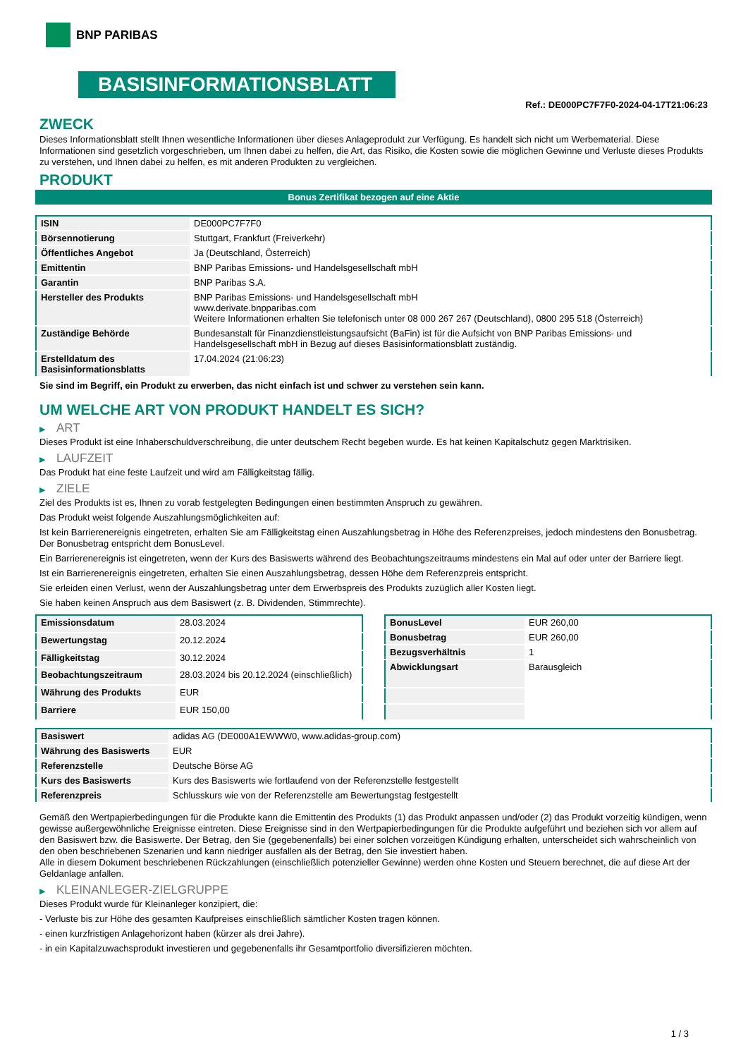BNP PARIBAS
BASISINFORMATIONSBLATT
Ref.: DE000PC7F7F0-2024-04-17T21:06:23
ZWECK
Dieses Informationsblatt stellt Ihnen wesentliche Informationen über dieses Anlageprodukt zur Verfügung. Es handelt sich nicht um Werbematerial. Diese Informationen sind gesetzlich vorgeschrieben, um Ihnen dabei zu helfen, die Art, das Risiko, die Kosten sowie die möglichen Gewinne und Verluste dieses Produkts zu verstehen, und Ihnen dabei zu helfen, es mit anderen Produkten zu vergleichen.
PRODUKT
Bonus Zertifikat bezogen auf eine Aktie
| ISIN | DE000PC7F7F0 |
| Börsennotierung | Stuttgart, Frankfurt (Freiverkehr) |
| Öffentliches Angebot | Ja (Deutschland, Österreich) |
| Emittentin | BNP Paribas Emissions- und Handelsgesellschaft mbH |
| Garantin | BNP Paribas S.A. |
| Hersteller des Produkts | BNP Paribas Emissions- und Handelsgesellschaft mbH www.derivate.bnpparibas.com Weitere Informationen erhalten Sie telefonisch unter 08 000 267 267 (Deutschland), 0800 295 518 (Österreich) |
| Zuständige Behörde | Bundesanstalt für Finanzdienstleistungsaufsicht (BaFin) ist für die Aufsicht von BNP Paribas Emissions- und Handelsgesellschaft mbH in Bezug auf dieses Basisinformationsblatt zuständig. |
| Erstelldatum des Basisinformationsblatts | 17.04.2024 (21:06:23) |
Sie sind im Begriff, ein Produkt zu erwerben, das nicht einfach ist und schwer zu verstehen sein kann.
UM WELCHE ART VON PRODUKT HANDELT ES SICH?
▶ ART
Dieses Produkt ist eine Inhaberschuldverschreibung, die unter deutschem Recht begeben wurde. Es hat keinen Kapitalschutz gegen Marktrisiken.
▶ LAUFZEIT
Das Produkt hat eine feste Laufzeit und wird am Fälligkeitstag fällig.
▶ ZIELE
Ziel des Produkts ist es, Ihnen zu vorab festgelegten Bedingungen einen bestimmten Anspruch zu gewähren.
Das Produkt weist folgende Auszahlungsmöglichkeiten auf:
Ist kein Barrierenereignis eingetreten, erhalten Sie am Fälligkeitstag einen Auszahlungsbetrag in Höhe des Referenzpreises, jedoch mindestens den Bonusbetrag. Der Bonusbetrag entspricht dem BonusLevel.
Ein Barrierenereignis ist eingetreten, wenn der Kurs des Basiswerts während des Beobachtungszeitraums mindestens ein Mal auf oder unter der Barriere liegt.
Ist ein Barrierenereignis eingetreten, erhalten Sie einen Auszahlungsbetrag, dessen Höhe dem Referenzpreis entspricht.
Sie erleiden einen Verlust, wenn der Auszahlungsbetrag unter dem Erwerbspreis des Produkts zuzüglich aller Kosten liegt.
Sie haben keinen Anspruch aus dem Basiswert (z. B. Dividenden, Stimmrechte).
| Emissionsdatum | 28.03.2024 |
| Bewertungstag | 20.12.2024 |
| Fälligkeitstag | 30.12.2024 |
| Beobachtungszeitraum | 28.03.2024 bis 20.12.2024 (einschließlich) |
| Währung des Produkts | EUR |
| Barriere | EUR 150,00 |
| BonusLevel | EUR 260,00 |
| Bonusbetrag | EUR 260,00 |
| Bezugsverhältnis | 1 |
| Abwicklungsart | Barausgleich |
| Basiswert | adidas AG (DE000A1EWWW0, www.adidas-group.com) |
| Währung des Basiswerts | EUR |
| Referenzstelle | Deutsche Börse AG |
| Kurs des Basiswerts | Kurs des Basiswerts wie fortlaufend von der Referenzstelle festgestellt |
| Referenzpreis | Schlusskurs wie von der Referenzstelle am Bewertungstag festgestellt |
Gemäß den Wertpapierbedingungen für die Produkte kann die Emittentin des Produkts (1) das Produkt anpassen und/oder (2) das Produkt vorzeitig kündigen, wenn gewisse außergewöhnliche Ereignisse eintreten. Diese Ereignisse sind in den Wertpapierbedingungen für die Produkte aufgeführt und beziehen sich vor allem auf den Basiswert bzw. die Basiswerte. Der Betrag, den Sie (gegebenenfalls) bei einer solchen vorzeitigen Kündigung erhalten, unterscheidet sich wahrscheinlich von den oben beschriebenen Szenarien und kann niedriger ausfallen als der Betrag, den Sie investiert haben.
Alle in diesem Dokument beschriebenen Rückzahlungen (einschließlich potenzieller Gewinne) werden ohne Kosten und Steuern berechnet, die auf diese Art der Geldanlage anfallen.
▶ KLEINANLEGER-ZIELGRUPPE
Dieses Produkt wurde für Kleinanleger konzipiert, die:
- Verluste bis zur Höhe des gesamten Kaufpreises einschließlich sämtlicher Kosten tragen können.
- einen kurzfristigen Anlagehorizont haben (kürzer als drei Jahre).
- in ein Kapitalzuwachsprodukt investieren und gegebenenfalls ihr Gesamtportfolio diversifizieren möchten.
1 / 3